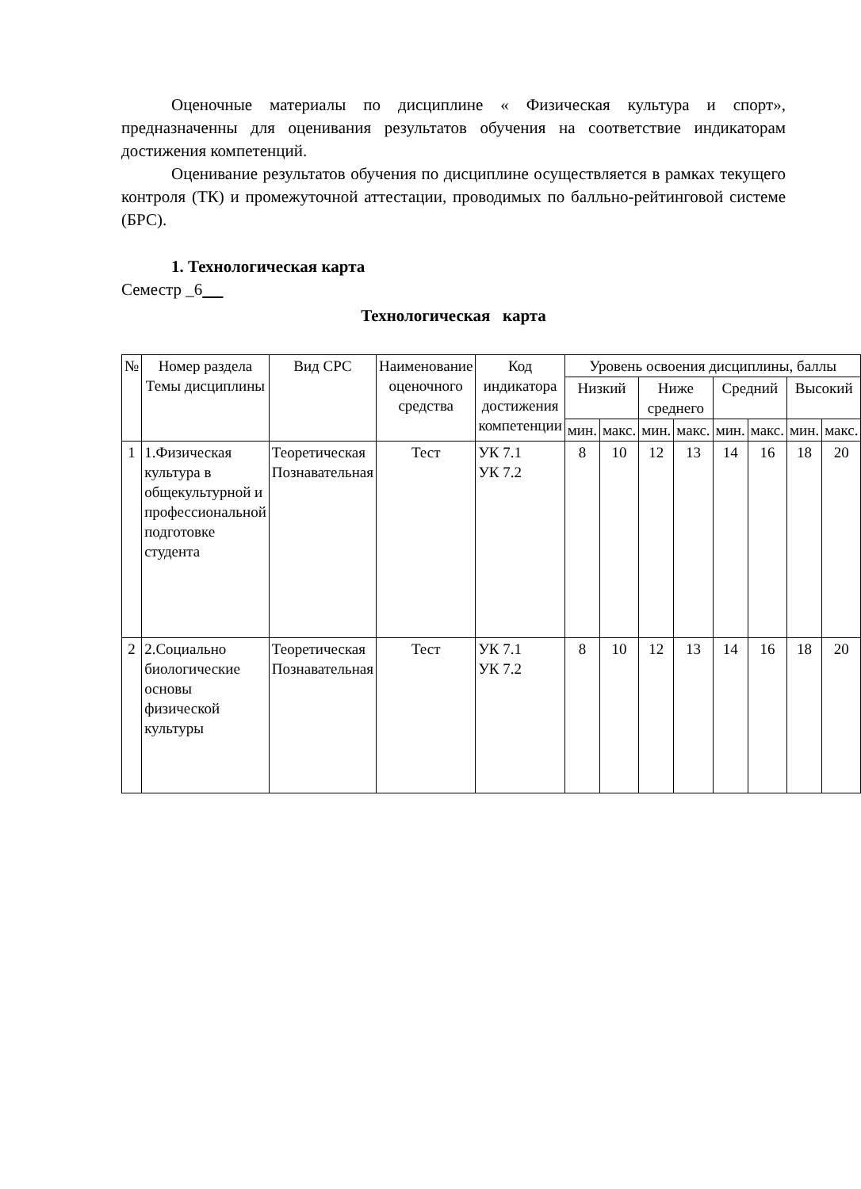Оценочные материалы по дисциплине « Физическая культура и спорт», предназначенны для оценивания результатов обучения на соответствие индикаторам достижения компетенций.
Оценивание результатов обучения по дисциплине осуществляется в рамках текущего контроля (ТК) и промежуточной аттестации, проводимых по балльно-рейтинговой системе (БРС).
1. Технологическая карта
Семестр _6
Технологическая карта
| № | Номер раздела Темы дисциплины | Вид СРС | Наименование оценочного средства | Код индикатора достижения компетенции | Уровень освоения дисциплины, баллы | | | | | | | |
| | | | | | Низкий | | Ниже среднего | | Средний | | Высокий | |
| | | | | | мин. | макс. | мин. | макс. | мин. | макс. | мин. | макс. |
| 1 | 1.Физическая культура в общекультурной и профессиональной подготовке студента | Теоретическая Познавательная | Тест | УК 7.1 УК 7.2 | 8 | 10 | 12 | 13 | 14 | 16 | 18 | 20 |
| 2 | 2.Социально биологические основы физической культуры | Теоретическая Познавательная | Тест | УК 7.1 УК 7.2 | 8 | 10 | 12 | 13 | 14 | 16 | 18 | 20 |